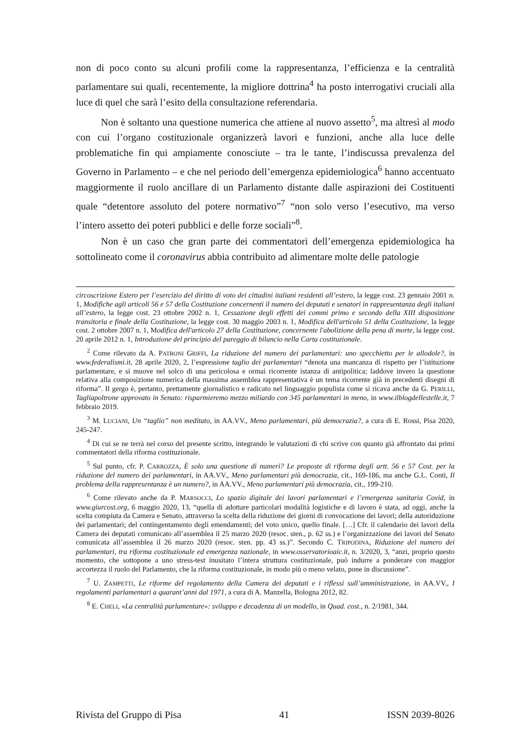non di poco conto su alcuni profili come la rappresentanza, l’efficienza e la centralità parlamentare sui quali, recentemente, la migliore dottrina<sup>4</sup> ha posto interrogativi cruciali alla luce di quel che sarà l’esito della consultazione referendaria.
Non è soltanto una questione numerica che attiene al nuovo assetto<sup>5</sup>, ma altresì al modo con cui l’organo costituzionale organizzerà lavori e funzioni, anche alla luce delle problematiche fin qui ampiamente conosciute – tra le tante, l’indiscussa prevalenza del Governo in Parlamento – e che nel periodo dell’emergenza epidemiologica<sup>6</sup> hanno accentuato maggiormente il ruolo ancillare di un Parlamento distante dalle aspirazioni dei Costituenti quale “detentore assoluto del potere normativo”<sup>7</sup> “non solo verso l’esecutivo, ma verso l’intero assetto dei poteri pubblici e delle forze sociali”<sup>8</sup>.
Non è un caso che gran parte dei commentatori dell’emergenza epidemiologica ha sottolineato come il coronavirus abbia contribuito ad alimentare molte delle patologie
circoscrizione Estero per l’esercizio del diritto di voto dei cittadini italiani residenti all’estero, la legge cost. 23 gennaio 2001 n. 1, Modifiche agli articoli 56 e 57 della Costituzione concernenti il numero dei deputati e senatori in rappresentanza degli italiani all’estero, la legge cost. 23 ottobre 2002 n. 1, Cessazione degli effetti dei commi primo e secondo della XIII disposizione transitoria e finale della Costituzione, la legge cost. 30 maggio 2003 n. 1, Modifica dell'articolo 51 della Costituzione, la legge cost. 2 ottobre 2007 n. 1, Modifica dell'articolo 27 della Costituzione, concernente l'abolizione della pena di morte, la legge cost. 20 aprile 2012 n. 1, Introduzione del principio del pareggio di bilancio nella Carta costituzionale.
<sup>2</sup> Come rilevato da A. PATRONI GRIFFI, La riduzione del numero dei parlamentari: uno specchietto per le allodole?, in www.federalismi.it, 28 aprile 2020, 2, l’espressione taglio dei parlamentari “denota una mancanza di rispetto per l’istituzione parlamentare, e si muove nel solco di una pericolosa e ormai ricorrente istanza di antipolitica; laddove invero la questione relativa alla composizione numerica della massima assemblea rappresentativa è un tema ricorrente già in precedenti disegni di riforma”. Il gergo è, pertanto, prettamente giornalistico e radicato nel linguaggio populista come si ricava anche da G. PERILLI, Tagliapoltrone approvato in Senato: risparmieremo mezzo miliardo con 345 parlamentari in meno, in www.ilblogdellestelle.it, 7 febbraio 2019.
<sup>3</sup> M. LUCIANI, Un “taglio” non meditato, in AA.VV., Meno parlamentari, più democrazia?, a cura di E. Rossi, Pisa 2020, 245-247.
<sup>4</sup> Di cui se ne terrà nel corso del presente scritto, integrando le valutazioni di chi scrive con quanto già affrontato dai primi commentatori della riforma costituzionale.
<sup>5</sup> Sul punto, cfr. P. CARROZZA, È solo una questione di numeri? Le proposte di riforma degli artt. 56 e 57 Cost. per la riduzione del numero dei parlamentari, in AA.VV., Meno parlamentari più democrazia, cit., 169-186, ma anche G.L. Conti, Il problema della rappresentanza è un numero?, in AA.VV., Meno parlamentari più democrazia, cit., 199-210.
<sup>6</sup> Come rilevato anche da P. MARSOCCI, Lo spazio digitale dei lavori parlamentari e l’emergenza sanitaria Covid, in www.giurcost.org, 6 maggio 2020, 13, “quella di adottare particolari modalità logistiche e di lavoro è stata, ad oggi, anche la scelta compiuta da Camera e Senato, attraverso la scelta della riduzione dei giorni di convocazione dei lavori; della autoriduzione dei parlamentari; del contingentamento degli emendamenti; del voto unico, quello finale. […] Cfr. il calendario dei lavori della Camera dei deputati comunicato all’assemblea il 25 marzo 2020 (resoc. sten., p. 62 ss.) e l’organizzazione dei lavori del Senato comunicata all’assemblea il 26 marzo 2020 (resoc. sten. pp. 43 ss.)”. Secondo C. TRIPODINA, Riduzione del numero dei parlamentari, tra riforma costituzionale ed emergenza nazionale, in www.osservatorioaic.it, n. 3/2020, 3, “anzi, proprio questo momento, che sottopone a uno stress-test inusitato l’intera struttura costituzionale, può indurre a ponderare con maggior accortezza il ruolo del Parlamento, che la riforma costituzionale, in modo più o meno velato, pone in discussione”.
<sup>7</sup> U. ZAMPETTI, Le riforme del regolamento della Camera dei deputati e i riflessi sull’amministrazione, in AA.VV., I regolamenti parlamentari a quarant’anni dal 1971, a cura di A. Manzella, Bologna 2012, 82.
<sup>8</sup> E. CHELI, «La centralità parlamentare»: sviluppo e decadenza di un modello, in Quad. cost., n. 2/1981, 344.
Rivista del Gruppo di Pisa 41 ISSN 2039-8026